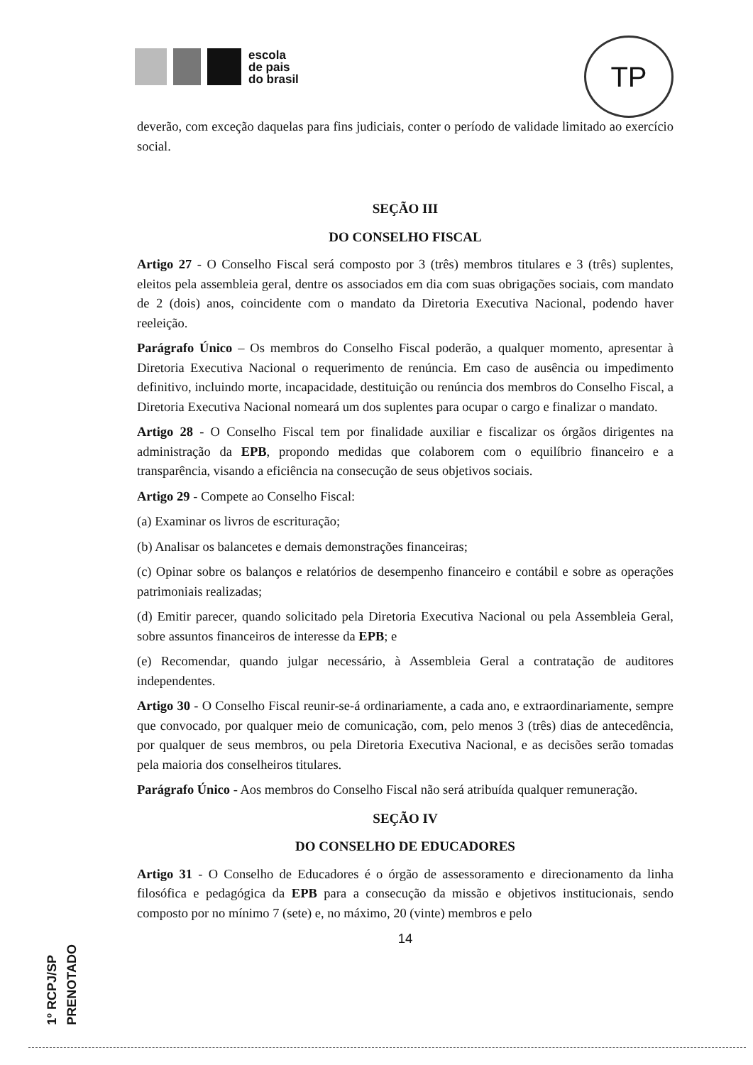escola
de pais
do brasil
TP
deverão, com exceção daquelas para fins judiciais, conter o período de validade limitado ao exercício social.
SEÇÃO III
DO CONSELHO FISCAL
Artigo 27 - O Conselho Fiscal será composto por 3 (três) membros titulares e 3 (três) suplentes, eleitos pela assembleia geral, dentre os associados em dia com suas obrigações sociais, com mandato de 2 (dois) anos, coincidente com o mandato da Diretoria Executiva Nacional, podendo haver reeleição.
Parágrafo Único – Os membros do Conselho Fiscal poderão, a qualquer momento, apresentar à Diretoria Executiva Nacional o requerimento de renúncia. Em caso de ausência ou impedimento definitivo, incluindo morte, incapacidade, destituição ou renúncia dos membros do Conselho Fiscal, a Diretoria Executiva Nacional nomeará um dos suplentes para ocupar o cargo e finalizar o mandato.
Artigo 28 - O Conselho Fiscal tem por finalidade auxiliar e fiscalizar os órgãos dirigentes na administração da EPB, propondo medidas que colaborem com o equilíbrio financeiro e a transparência, visando a eficiência na consecução de seus objetivos sociais.
Artigo 29 - Compete ao Conselho Fiscal:
(a) Examinar os livros de escrituração;
(b) Analisar os balancetes e demais demonstrações financeiras;
(c) Opinar sobre os balanços e relatórios de desempenho financeiro e contábil e sobre as operações patrimoniais realizadas;
(d) Emitir parecer, quando solicitado pela Diretoria Executiva Nacional ou pela Assembleia Geral, sobre assuntos financeiros de interesse da EPB; e
(e) Recomendar, quando julgar necessário, à Assembleia Geral a contratação de auditores independentes.
Artigo 30 - O Conselho Fiscal reunir-se-á ordinariamente, a cada ano, e extraordinariamente, sempre que convocado, por qualquer meio de comunicação, com, pelo menos 3 (três) dias de antecedência, por qualquer de seus membros, ou pela Diretoria Executiva Nacional, e as decisões serão tomadas pela maioria dos conselheiros titulares.
Parágrafo Único - Aos membros do Conselho Fiscal não será atribuída qualquer remuneração.
SEÇÃO IV
DO CONSELHO DE EDUCADORES
Artigo 31 - O Conselho de Educadores é o órgão de assessoramento e direcionamento da linha filosófica e pedagógica da EPB para a consecução da missão e objetivos institucionais, sendo composto por no mínimo 7 (sete) e, no máximo, 20 (vinte) membros e pelo
14
1º RCPJ/SP
PRENOTADO